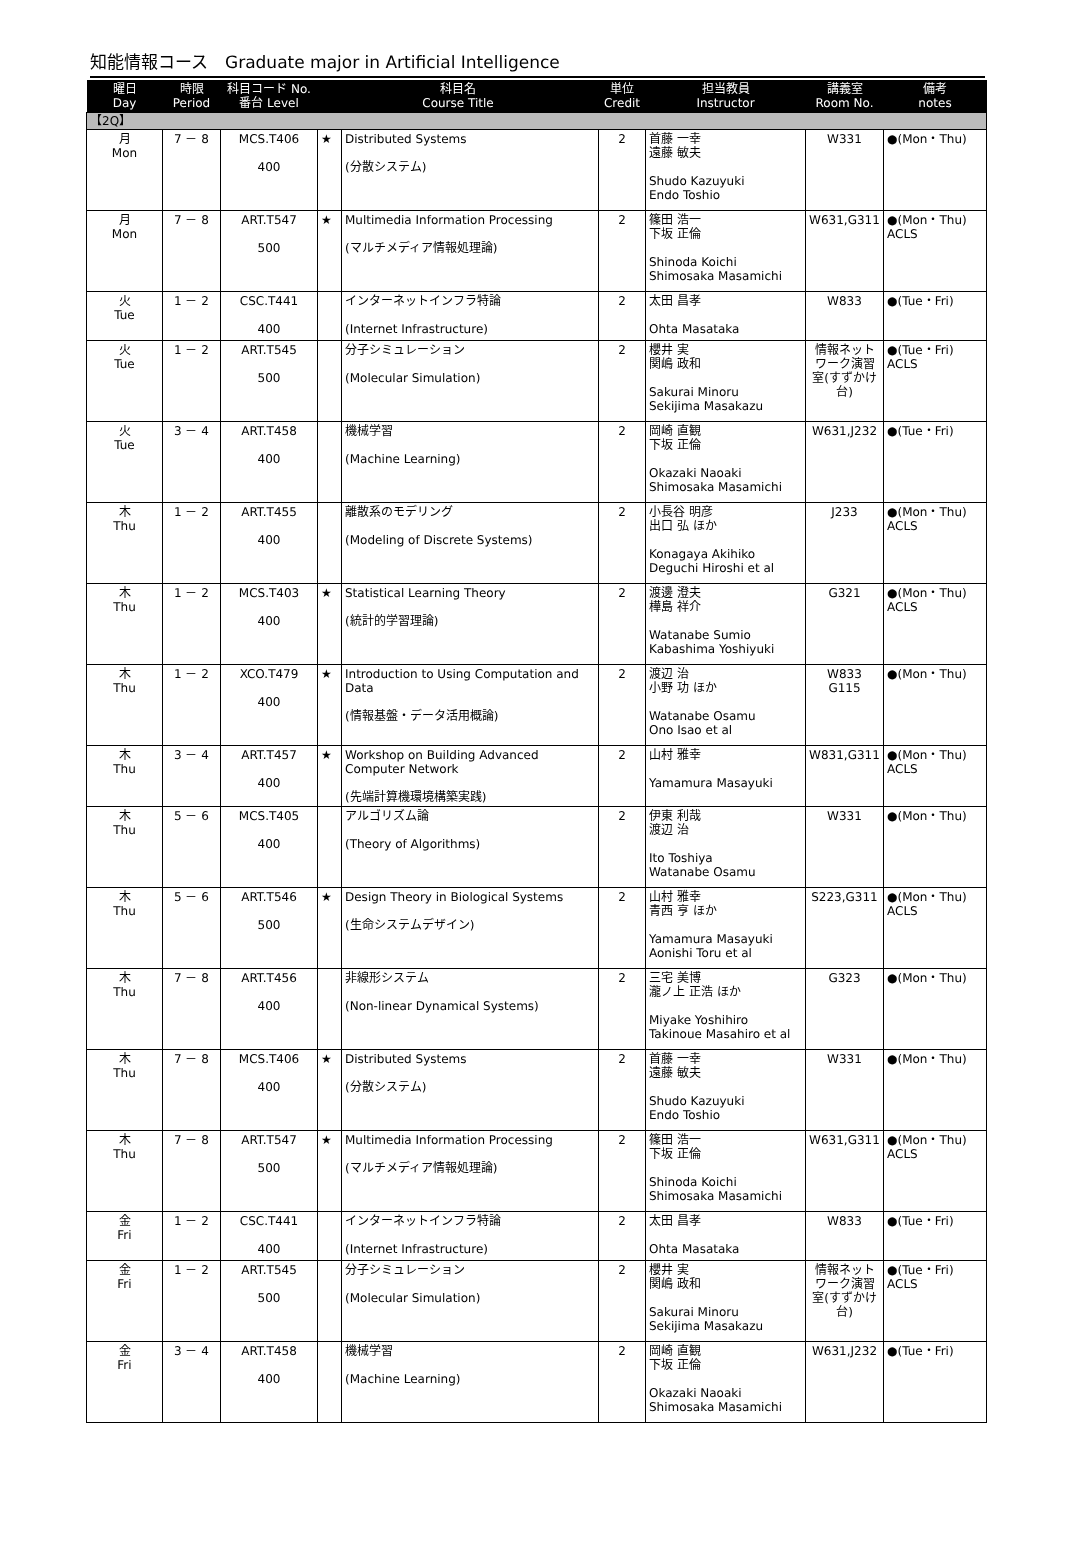知能情報コース　Graduate major in Artificial Intelligence
| 曜日 Day | 時限 Period | 科目コード No. 番台 Level | 科目名 Course Title | | 単位 Credit | 担当教員 Instructor | 講義室 Room No. | 備考 notes |
| --- | --- | --- | --- | --- | --- | --- | --- | --- |
| 【2Q】 | | | | | | | | |
| 月 Mon | 7 － 8 | MCS.T406 400 | ★ | Distributed Systems (分散システム) | 2 | 首藤 一幸 遠藤 敏夫 Shudo Kazuyuki Endo Toshio | W331 | ●(Mon・Thu) |
| 月 Mon | 7 － 8 | ART.T547 500 | ★ | Multimedia Information Processing (マルチメディア情報処理論) | 2 | 篠田 浩一 下坂 正倫 Shinoda Koichi Shimosaka Masamichi | W631,G311 | ●(Mon・Thu) ACLS |
| 火 Tue | 1 － 2 | CSC.T441 400 | | インターネットインフラ特論 (Internet Infrastructure) | 2 | 太田 昌孝 Ohta Masataka | W833 | ●(Tue・Fri) |
| 火 Tue | 1 － 2 | ART.T545 500 | | 分子シミュレーション (Molecular Simulation) | 2 | 櫻井 実 関嶋 政和 Sakurai Minoru Sekijima Masakazu | 情報ネットワーク演習室(すずかけ台) | ●(Tue・Fri) ACLS |
| 火 Tue | 3 － 4 | ART.T458 400 | | 機械学習 (Machine Learning) | 2 | 岡崎 直観 下坂 正倫 Okazaki Naoaki Shimosaka Masamichi | W631,J232 | ●(Tue・Fri) |
| 木 Thu | 1 － 2 | ART.T455 400 | | 離散系のモデリング (Modeling of Discrete Systems) | 2 | 小長谷 明彦 出口 弘 ほか Konagaya Akihiko Deguchi Hiroshi et al | J233 | ●(Mon・Thu) ACLS |
| 木 Thu | 1 － 2 | MCS.T403 400 | ★ | Statistical Learning Theory (統計的学習理論) | 2 | 渡邊 澄夫 樺島 祥介 Watanabe Sumio Kabashima Yoshiyuki | G321 | ●(Mon・Thu) ACLS |
| 木 Thu | 1 － 2 | XCO.T479 400 | ★ | Introduction to Using Computation and Data (情報基盤・データ活用概論) | 2 | 渡辺 治 小野 功 ほか Watanabe Osamu Ono Isao et al | W833 G115 | ●(Mon・Thu) |
| 木 Thu | 3 － 4 | ART.T457 400 | ★ | Workshop on Building Advanced Computer Network (先端計算機環境構築実践) | 2 | 山村 雅幸 Yamamura Masayuki | W831,G311 | ●(Mon・Thu) ACLS |
| 木 Thu | 5 － 6 | MCS.T405 400 | | アルゴリズム論 (Theory of Algorithms) | 2 | 伊東 利哉 渡辺 治 Ito Toshiya Watanabe Osamu | W331 | ●(Mon・Thu) |
| 木 Thu | 5 － 6 | ART.T546 500 | ★ | Design Theory in Biological Systems (生命システムデザイン) | 2 | 山村 雅幸 青西 亨 ほか Yamamura Masayuki Aonishi Toru et al | S223,G311 | ●(Mon・Thu) ACLS |
| 木 Thu | 7 － 8 | ART.T456 400 | | 非線形システム (Non-linear Dynamical Systems) | 2 | 三宅 美博 瀧ノ上 正浩 ほか Miyake Yoshihiro Takinoue Masahiro et al | G323 | ●(Mon・Thu) |
| 木 Thu | 7 － 8 | MCS.T406 400 | ★ | Distributed Systems (分散システム) | 2 | 首藤 一幸 遠藤 敏夫 Shudo Kazuyuki Endo Toshio | W331 | ●(Mon・Thu) |
| 木 Thu | 7 － 8 | ART.T547 500 | ★ | Multimedia Information Processing (マルチメディア情報処理論) | 2 | 篠田 浩一 下坂 正倫 Shinoda Koichi Shimosaka Masamichi | W631,G311 | ●(Mon・Thu) ACLS |
| 金 Fri | 1 － 2 | CSC.T441 400 | | インターネットインフラ特論 (Internet Infrastructure) | 2 | 太田 昌孝 Ohta Masataka | W833 | ●(Tue・Fri) |
| 金 Fri | 1 － 2 | ART.T545 500 | | 分子シミュレーション (Molecular Simulation) | 2 | 櫻井 実 関嶋 政和 Sakurai Minoru Sekijima Masakazu | 情報ネットワーク演習室(すずかけ台) | ●(Tue・Fri) ACLS |
| 金 Fri | 3 － 4 | ART.T458 400 | | 機械学習 (Machine Learning) | 2 | 岡崎 直観 下坂 正倫 Okazaki Naoaki Shimosaka Masamichi | W631,J232 | ●(Tue・Fri) |